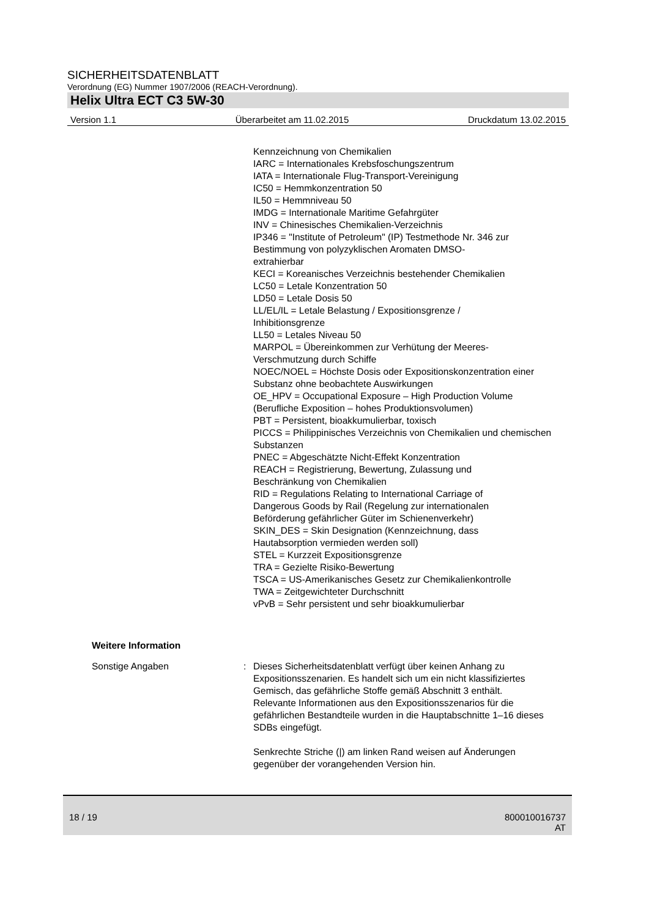SICHERHEITSDATENBLATT
Verordnung (EG) Nummer 1907/2006 (REACH-Verordnung).
Helix Ultra ECT C3 5W-30
Version 1.1 Überarbeitet am 11.02.2015 Druckdatum 13.02.2015
Kennzeichnung von Chemikalien
IARC = Internationales Krebsfoschungszentrum
IATA = Internationale Flug-Transport-Vereinigung
IC50 = Hemmkonzentration 50
IL50 = Hemmniveau 50
IMDG = Internationale Maritime Gefahrgüter
INV = Chinesisches Chemikalien-Verzeichnis
IP346 = "Institute of Petroleum" (IP) Testmethode Nr. 346 zur Bestimmung von polyzyklischen Aromaten DMSO-
extrahierbar
KECI = Koreanisches Verzeichnis bestehender Chemikalien
LC50 = Letale Konzentration 50
LD50 = Letale Dosis 50
LL/EL/IL = Letale Belastung / Expositionsgrenze /
Inhibitionsgrenze
LL50 = Letales Niveau 50
MARPOL = Übereinkommen zur Verhütung der Meeres-
Verschmutzung durch Schiffe
NOEC/NOEL = Höchste Dosis oder Expositionskonzentration einer Substanz ohne beobachtete Auswirkungen
OE_HPV = Occupational Exposure – High Production Volume (Berufliche Exposition – hohes Produktionsvolumen)
PBT = Persistent, bioakkumulierbar, toxisch
PICCS = Philippinisches Verzeichnis von Chemikalien und chemischen Substanzen
PNEC = Abgeschätzte Nicht-Effekt Konzentration
REACH = Registrierung, Bewertung, Zulassung und
Beschränkung von Chemikalien
RID = Regulations Relating to International Carriage of
Dangerous Goods by Rail (Regelung zur internationalen
Beförderung gefährlicher Güter im Schienenverkehr)
SKIN_DES = Skin Designation (Kennzeichnung, dass
Hautabsorption vermieden werden soll)
STEL = Kurzzeit Expositionsgrenze
TRA = Gezielte Risiko-Bewertung
TSCA = US-Amerikanisches Gesetz zur Chemikalienkontrolle
TWA = Zeitgewichteter Durchschnitt
vPvB = Sehr persistent und sehr bioakkumulierbar
Weitere Information
Sonstige Angaben : Dieses Sicherheitsdatenblatt verfügt über keinen Anhang zu Expositionsszenarien. Es handelt sich um ein nicht klassifiziertes Gemisch, das gefährliche Stoffe gemäß Abschnitt 3 enthält. Relevante Informationen aus den Expositionsszenarios für die gefährlichen Bestandteile wurden in die Hauptabschnitte 1–16 dieses SDBs eingefügt.
Senkrechte Striche (|) am linken Rand weisen auf Änderungen gegenüber der vorangehenden Version hin.
18 / 19 800010016737
AT